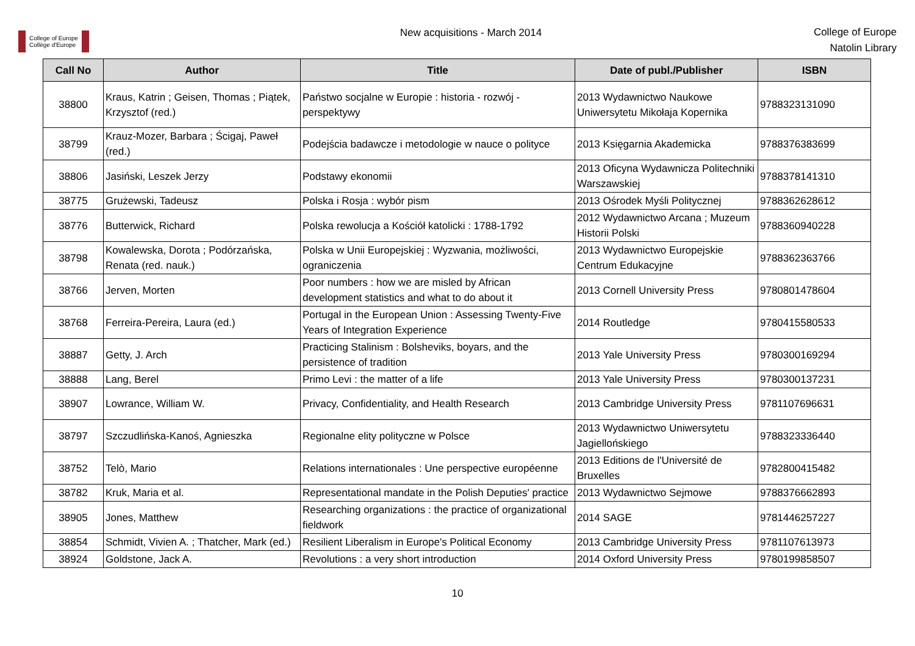College of Europe
Collège d'Europe
New acquisitions - March 2014
College of Europe
Natolin Library
| Call No | Author | Title | Date of publ./Publisher | ISBN |
| --- | --- | --- | --- | --- |
| 38800 | Kraus, Katrin ; Geisen, Thomas ; Piątek, Krzysztof (red.) | Państwo socjalne w Europie : historia - rozwój - perspektywy | 2013 Wydawnictwo Naukowe Uniwersytetu Mikołaja Kopernika | 9788323131090 |
| 38799 | Krauz-Mozer, Barbara ; Ścigaj, Paweł (red.) | Podejścia badawcze i metodologie w nauce o polityce | 2013 Księgarnia Akademicka | 9788376383699 |
| 38806 | Jasiński, Leszek Jerzy | Podstawy ekonomii | 2013 Oficyna Wydawnicza Politechniki Warszawskiej | 9788378141310 |
| 38775 | Grużewski, Tadeusz | Polska i Rosja : wybór pism | 2013 Ośrodek Myśli Politycznej | 9788362628612 |
| 38776 | Butterwick, Richard | Polska rewolucja a Kościół katolicki : 1788-1792 | 2012 Wydawnictwo Arcana ; Muzeum Historii Polski | 9788360940228 |
| 38798 | Kowalewska, Dorota ; Podórzańska, Renata (red. nauk.) | Polska w Unii Europejskiej : Wyzwania, możliwości, ograniczenia | 2013 Wydawnictwo Europejskie Centrum Edukacyjne | 9788362363766 |
| 38766 | Jerven, Morten | Poor numbers : how we are misled by African development statistics and what to do about it | 2013 Cornell University Press | 9780801478604 |
| 38768 | Ferreira-Pereira, Laura (ed.) | Portugal in the European Union : Assessing Twenty-Five Years of Integration Experience | 2014 Routledge | 9780415580533 |
| 38887 | Getty, J. Arch | Practicing Stalinism : Bolsheviks, boyars, and the persistence of tradition | 2013 Yale University Press | 9780300169294 |
| 38888 | Lang, Berel | Primo Levi : the matter of a life | 2013 Yale University Press | 9780300137231 |
| 38907 | Lowrance, William W. | Privacy, Confidentiality, and Health Research | 2013 Cambridge University Press | 9781107696631 |
| 38797 | Szczudlińska-Kanoś, Agnieszka | Regionalne elity polityczne w Polsce | 2013 Wydawnictwo Uniwersytetu Jagiellońskiego | 9788323336440 |
| 38752 | Telò, Mario | Relations internationales : Une perspective européenne | 2013 Editions de l'Université de Bruxelles | 9782800415482 |
| 38782 | Kruk, Maria et al. | Representational mandate in the Polish Deputies' practice | 2013 Wydawnictwo Sejmowe | 9788376662893 |
| 38905 | Jones, Matthew | Researching organizations : the practice of organizational fieldwork | 2014 SAGE | 9781446257227 |
| 38854 | Schmidt, Vivien A. ; Thatcher, Mark (ed.) | Resilient Liberalism in Europe's Political Economy | 2013 Cambridge University Press | 9781107613973 |
| 38924 | Goldstone, Jack A. | Revolutions : a very short introduction | 2014 Oxford University Press | 9780199858507 |
10